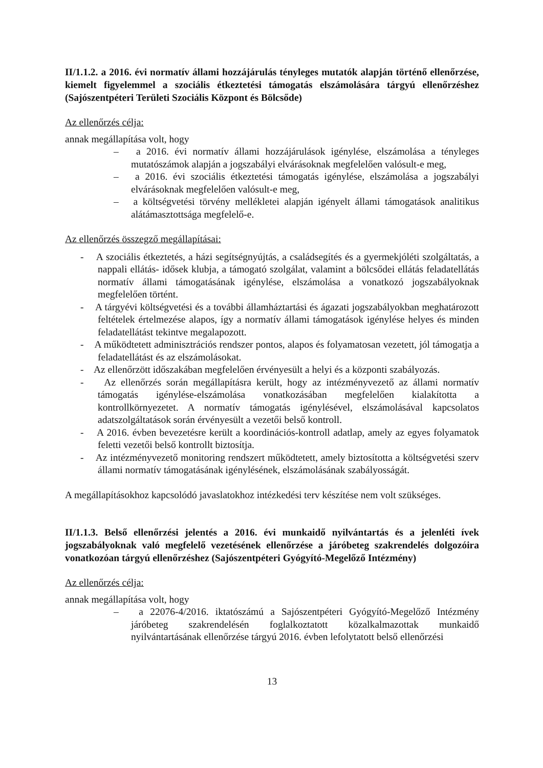II/1.1.2. a 2016. évi normatív állami hozzájárulás tényleges mutatók alapján történő ellenőrzése, kiemelt figyelemmel a szociális étkeztetési támogatás elszámolására tárgyú ellenőrzéshez (Sajószentpéteri Területi Szociális Központ és Bölcsőde)
Az ellenőrzés célja:
annak megállapítása volt, hogy
– a 2016. évi normatív állami hozzájárulások igénylése, elszámolása a tényleges mutatószámok alapján a jogszabályi elvárásoknak megfelelően valósult-e meg,
– a 2016. évi szociális étkeztetési támogatás igénylése, elszámolása a jogszabályi elvárásoknak megfelelően valósult-e meg,
– a költségvetési törvény mellékletei alapján igényelt állami támogatások analitikus alátámasztottsága megfelelő-e.
Az ellenőrzés összegző megállapításai:
- A szociális étkeztetés, a házi segítségnyújtás, a családsegítés és a gyermekjóléti szolgáltatás, a nappali ellátás- idősek klubja, a támogató szolgálat, valamint a bölcsődei ellátás feladatellátás normatív állami támogatásának igénylése, elszámolása a vonatkozó jogszabályoknak megfelelően történt.
- A tárgyévi költségvetési és a további államháztartási és ágazati jogszabályokban meghatározott feltételek értelmezése alapos, így a normatív állami támogatások igénylése helyes és minden feladatellátást tekintve megalapozott.
- A működtetett adminisztrációs rendszer pontos, alapos és folyamatosan vezetett, jól támogatja a feladatellátást és az elszámolásokat.
- Az ellenőrzött időszakában megfelelően érvényesült a helyi és a központi szabályozás.
- Az ellenőrzés során megállapításra került, hogy az intézményvezető az állami normatív támogatás igénylése-elszámolása vonatkozásában megfelelően kialakította a kontrollkörnyezetet. A normatív támogatás igénylésével, elszámolásával kapcsolatos adatszolgáltatások során érvényesült a vezetői belső kontroll.
- A 2016. évben bevezetésre került a koordinációs-kontroll adatlap, amely az egyes folyamatok feletti vezetői belső kontrollt biztosítja.
- Az intézményvezető monitoring rendszert működtetett, amely biztosította a költségvetési szerv állami normatív támogatásának igénylésének, elszámolásának szabályosságát.
A megállapításokhoz kapcsolódó javaslatokhoz intézkedési terv készítése nem volt szükséges.
II/1.1.3. Belső ellenőrzési jelentés a 2016. évi munkaidő nyilvántartás és a jelenléti ívek jogszabályoknak való megfelelő vezetésének ellenőrzése a járóbeteg szakrendelés dolgozóira vonatkozóan tárgyú ellenőrzéshez (Sajószentpéteri Gyógyító-Megelőző Intézmény)
Az ellenőrzés célja:
annak megállapítása volt, hogy
– a 22076-4/2016. iktatószámú a Sajószentpéteri Gyógyító-Megelőző Intézmény járóbeteg szakrendelésén foglalkoztatott közalkalmazottak munkaidő nyilvántartásának ellenőrzése tárgyú 2016. évben lefolytatott belső ellenőrzési
13